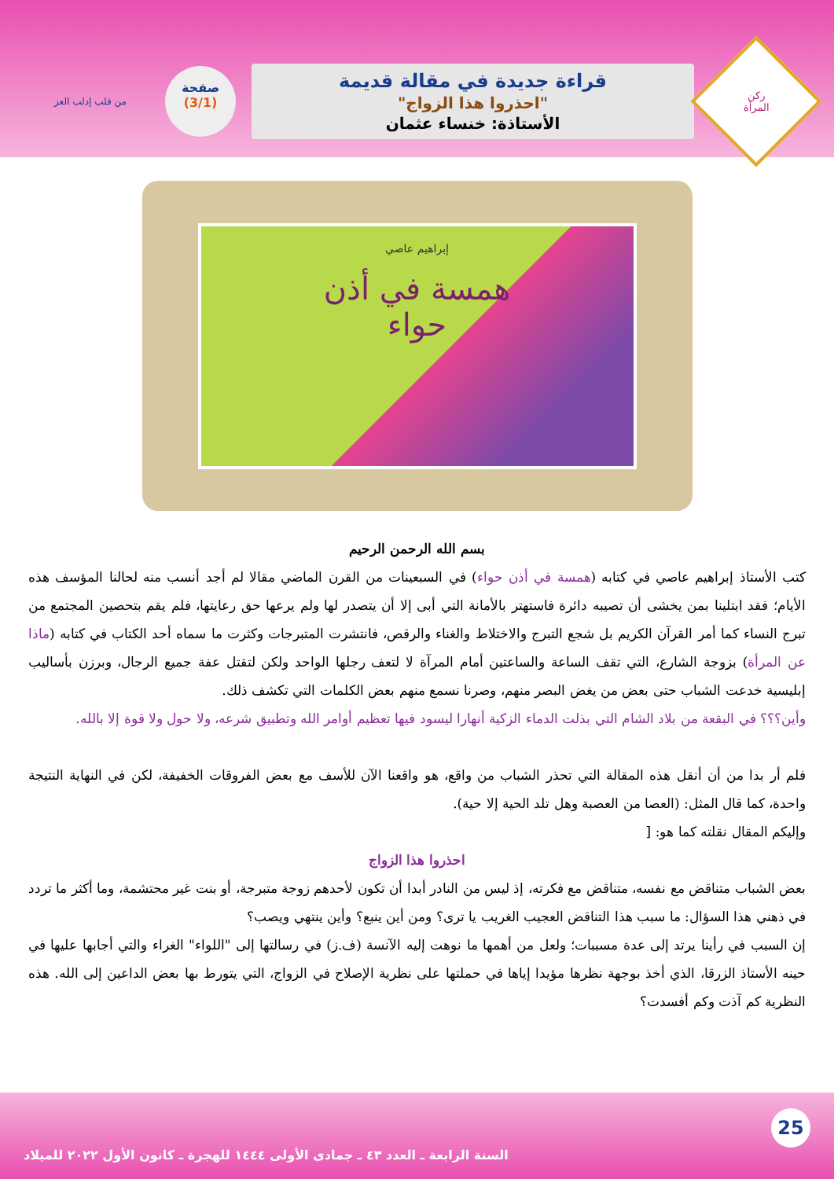ركن
المرأة
قراءة جديدة في مقالة قديمة
"احذروا هذا الزواج"
الأستاذة: خنساء عثمان
صفحة
(3/1)
من قلب إدلب العز
إبراهيم عاصي
همسة في أذن
حواء
بسم الله الرحمن الرحيم
كتب الأستاذ إبراهيم عاصي في كتابه (همسة في أذن حواء) في السبعينات من القرن الماضي مقالا لم أجد أنسب منه لحالنا المؤسف هذه الأيام؛ فقد ابتلينا بمن يخشى أن تصيبه دائرة فاستهتر بالأمانة التي أبى إلا أن يتصدر لها ولم يرعها حق رعايتها، فلم يقم بتحصين المجتمع من تبرج النساء كما أمر القرآن الكريم بل شجع التبرج والاختلاط والغناء والرقص، فانتشرت المتبرجات وكثرت ما سماه أحد الكتاب في كتابه (ماذا عن المرأة) بزوجة الشارع، التي تقف الساعة والساعتين أمام المرآة لا لتعف رجلها الواحد ولكن لتقتل عفة جميع الرجال، وبرزن بأساليب إبليسية خدعت الشباب حتى بعض من يغض البصر منهم، وصرنا نسمع منهم بعض الكلمات التي تكشف ذلك.
وأين؟؟؟ في البقعة من بلاد الشام التي بذلت الدماء الزكية أنهارا ليسود فيها تعظيم أوامر الله وتطبيق شرعه، ولا حول ولا قوة إلا بالله.
فلم أر بدا من أن أنقل هذه المقالة التي تحذر الشباب من واقع، هو واقعنا الآن للأسف مع بعض الفروقات الخفيفة، لكن في النهاية النتيجة واحدة، كما قال المثل: (العصا من العصبة وهل تلد الحية إلا حية).
وإليكم المقال نقلته كما هو: [
احذروا هذا الزواج
بعض الشباب متناقض مع نفسه، متناقض مع فكرته، إذ ليس من النادر أبدا أن تكون لأحدهم زوجة متبرجة، أو بنت غير محتشمة، وما أكثر ما تردد في ذهني هذا السؤال: ما سبب هذا التناقض العجيب الغريب يا ترى؟ ومن أين ينبع؟ وأين ينتهي ويصب؟
إن السبب في رأينا يرتد إلى عدة مسببات؛ ولعل من أهمها ما نوهت إليه الآنسة (ف.ز) في رسالتها إلى "اللواء" الغراء والتي أجابها عليها في حينه الأستاذ الزرقا، الذي أخذ بوجهة نظرها مؤيدا إياها في حملتها على نظرية الإصلاح في الزواج، التي يتورط بها بعض الداعين إلى الله. هذه النظرية كم آذت وكم أفسدت؟
25
السنة الرابعة ـ العدد ٤٣ ـ جمادى الأولى ١٤٤٤ للهجرة ـ كانون الأول ٢٠٢٢ للميلاد